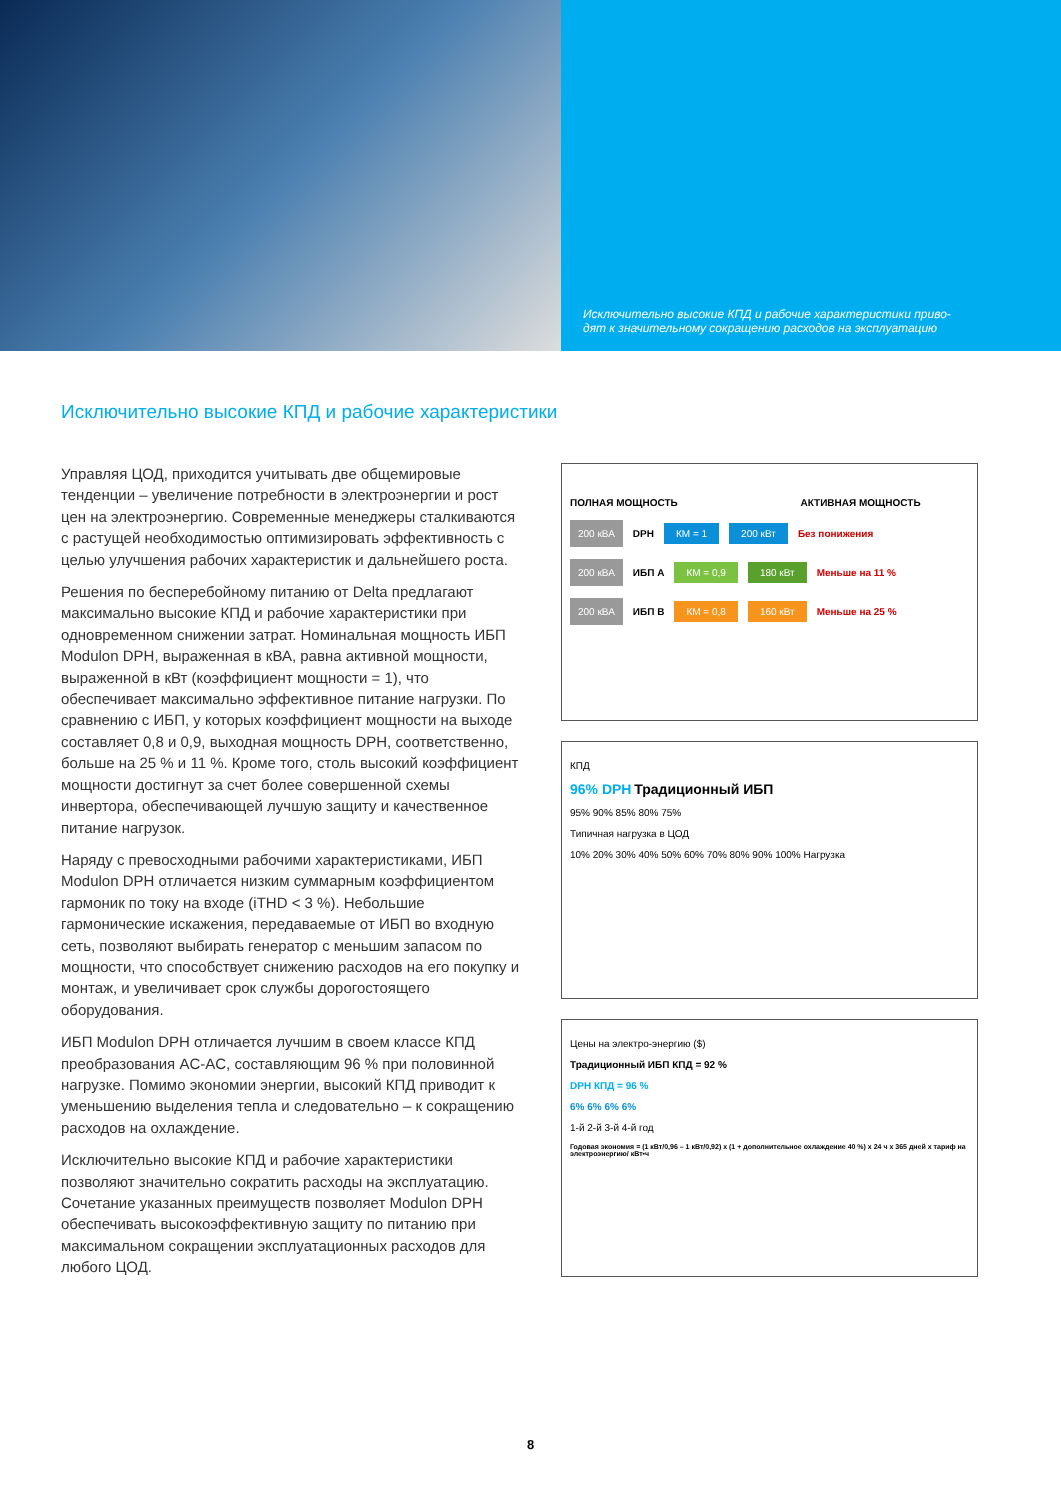Исключительно высокие КПД и рабочие характеристики приво-
дят к значительному сокращению расходов на эксплуатацию
Исключительно высокие КПД и рабочие характеристики
Управляя ЦОД, приходится учитывать две общемировые тенденции – увеличение потребности в электроэнергии и рост цен на электроэнергию. Современные менеджеры сталкиваются с растущей необходимостью оптимизировать эффективность с целью улучшения рабочих характеристик и дальнейшего роста.
Решения по бесперебойному питанию от Delta предлагают максимально высокие КПД и рабочие характеристики при одновременном снижении затрат. Номинальная мощность ИБП Modulon DPH, выраженная в кВА, равна активной мощности, выраженной в кВт (коэффициент мощности = 1), что обеспечивает максимально эффективное питание нагрузки. По сравнению с ИБП, у которых коэффициент мощности на выходе составляет 0,8 и 0,9, выходная мощность DPH, соответственно, больше на 25 % и 11 %. Кроме того, столь высокий коэффициент мощности достигнут за счет более совершенной схемы инвертора, обеспечивающей лучшую защиту и качественное питание нагрузок.
Наряду с превосходными рабочими характеристиками, ИБП Modulon DPH отличается низким суммарным коэффициентом гармоник по току на входе (iTHD < 3 %). Небольшие гармонические искажения, передаваемые от ИБП во входную сеть, позволяют выбирать генератор с меньшим запасом по мощности, что способствует снижению расходов на его покупку и монтаж, и увеличивает срок службы дорогостоящего оборудования.
ИБП Modulon DPH отличается лучшим в своем классе КПД преобразования AC-AC, составляющим 96 % при половинной нагрузке. Помимо экономии энергии, высокий КПД приводит к уменьшению выделения тепла и следовательно – к сокращению расходов на охлаждение.
Исключительно высокие КПД и рабочие характеристики позволяют значительно сократить расходы на эксплуатацию. Сочетание указанных преимуществ позволяет Modulon DPH обеспечивать высокоэффективную защиту по питанию при максимальном сокращении эксплуатационных расходов для любого ЦОД.
ПОЛНАЯ МОЩНОСТЬ АКТИВНАЯ МОЩНОСТЬ
200 кВА DPH КМ = 1 200 кВт Без понижения
200 кВА ИБП А КМ = 0,9 180 кВт Меньше на 11 %
200 кВА ИБП В КМ = 0,8 160 кВт Меньше на 25 %
КПД
96% DPH Традиционный ИБП
95% 90% 85% 80% 75%
Типичная нагрузка в ЦОД
10% 20% 30% 40% 50% 60% 70% 80% 90% 100% Нагрузка
Цены на электро-энергию ($)
Традиционный ИБП КПД = 92 %
DPH КПД = 96 %
6% 6% 6% 6%
1-й 2-й 3-й 4-й год
Годовая экономия = (1 кВт/0,96 – 1 кВт/0,92) x (1 + дополнительное охлаждение 40 %) x 24 ч x 365 дней x тариф на электроэнергию/ кВт•ч
8